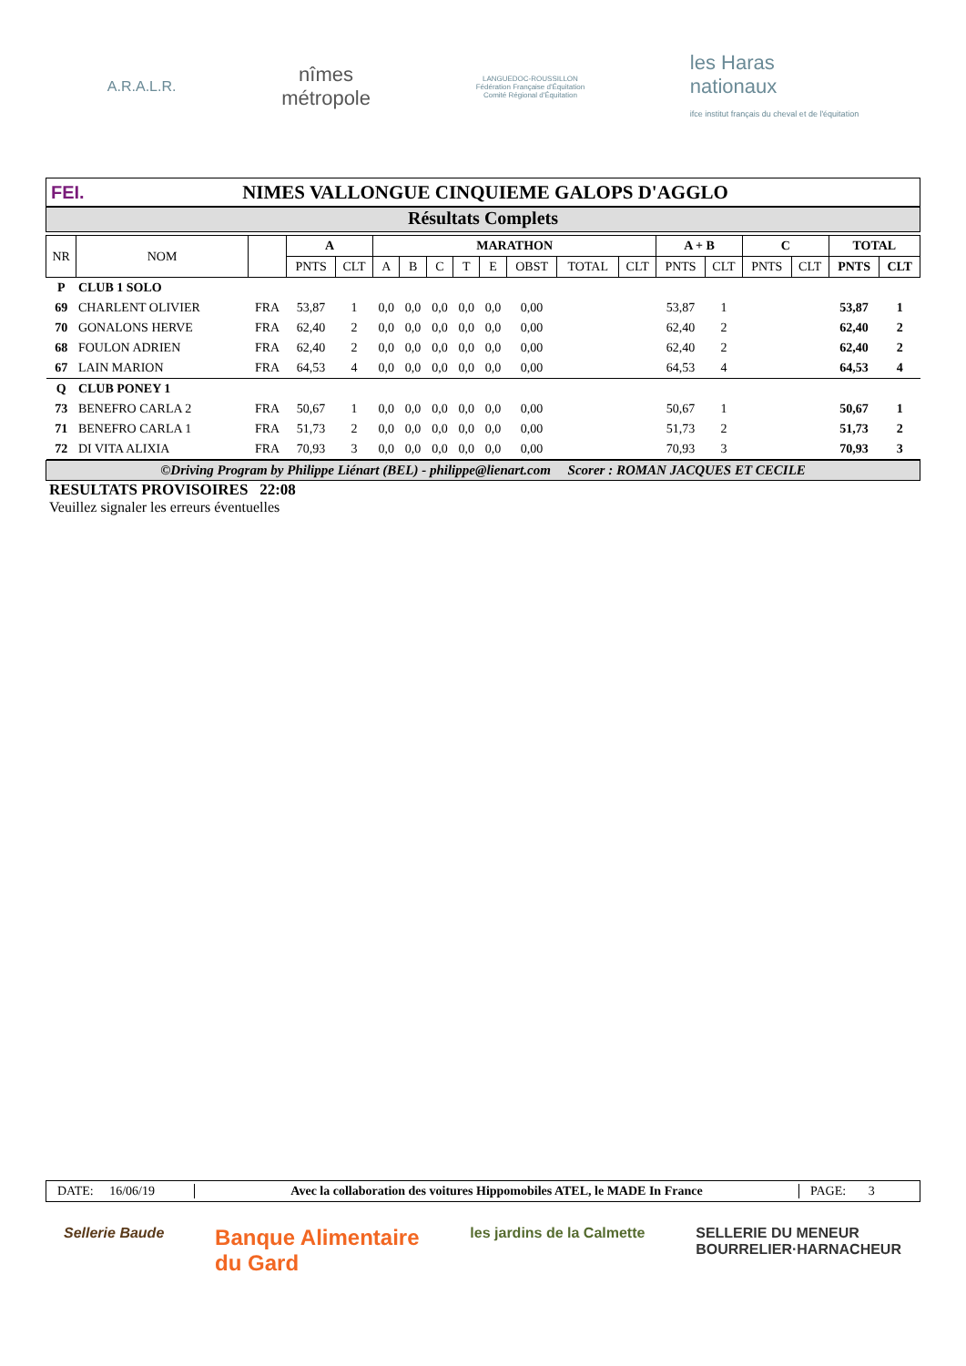A.R.A.L.R.
nîmes
métropole
LANGUEDOC-ROUSSILLON
Fédération Française d'Équitation
Comité Régional d'Équitation
les Haras
nationaux
ifce institut français du cheval et de l'équitation
FEI.
NIMES VALLONGUE CINQUIEME GALOPS D'AGGLO
Résultats Complets
| NR | NOM | | A | | MARATHON | | | | | | | | A + B | | C | | TOTAL | |
| --- | --- | --- | --- | --- | --- | --- | --- | --- | --- | --- | --- | --- | --- | --- | --- | --- | --- | --- |
| | | | PNTS | CLT | A | B | C | T | E | OBST | TOTAL | CLT | PNTS | CLT | PNTS | CLT | PNTS | CLT |
| P | CLUB 1 SOLO | | | | | | | | | | | | | | | | | |
| 69 | CHARLENT OLIVIER | FRA | 53,87 | 1 | 0,0 | 0,0 | 0,0 | 0,0 | 0,0 | 0,00 | | | 53,87 | 1 | | | 53,87 | 1 |
| 70 | GONALONS HERVE | FRA | 62,40 | 2 | 0,0 | 0,0 | 0,0 | 0,0 | 0,0 | 0,00 | | | 62,40 | 2 | | | 62,40 | 2 |
| 68 | FOULON ADRIEN | FRA | 62,40 | 2 | 0,0 | 0,0 | 0,0 | 0,0 | 0,0 | 0,00 | | | 62,40 | 2 | | | 62,40 | 2 |
| 67 | LAIN MARION | FRA | 64,53 | 4 | 0,0 | 0,0 | 0,0 | 0,0 | 0,0 | 0,00 | | | 64,53 | 4 | | | 64,53 | 4 |
| Q | CLUB PONEY 1 | | | | | | | | | | | | | | | | | |
| 73 | BENEFRO CARLA 2 | FRA | 50,67 | 1 | 0,0 | 0,0 | 0,0 | 0,0 | 0,0 | 0,00 | | | 50,67 | 1 | | | 50,67 | 1 |
| 71 | BENEFRO CARLA 1 | FRA | 51,73 | 2 | 0,0 | 0,0 | 0,0 | 0,0 | 0,0 | 0,00 | | | 51,73 | 2 | | | 51,73 | 2 |
| 72 | DI VITA ALIXIA | FRA | 70,93 | 3 | 0,0 | 0,0 | 0,0 | 0,0 | 0,0 | 0,00 | | | 70,93 | 3 | | | 70,93 | 3 |
©Driving Program by Philippe Liénart (BEL) - philippe@lienart.com Scorer : ROMAN JACQUES ET CECILE
RESULTATS PROVISOIRES 22:08
Veuillez signaler les erreurs éventuelles
DATE: 16/06/19 Avec la collaboration des voitures Hippomobiles ATEL, le MADE In France PAGE: 3
Sellerie Baude
Banque Alimentaire
du Gard
les jardins de la Calmette SELLERIE DU MENEUR
BOURRELIER·HARNACHEUR